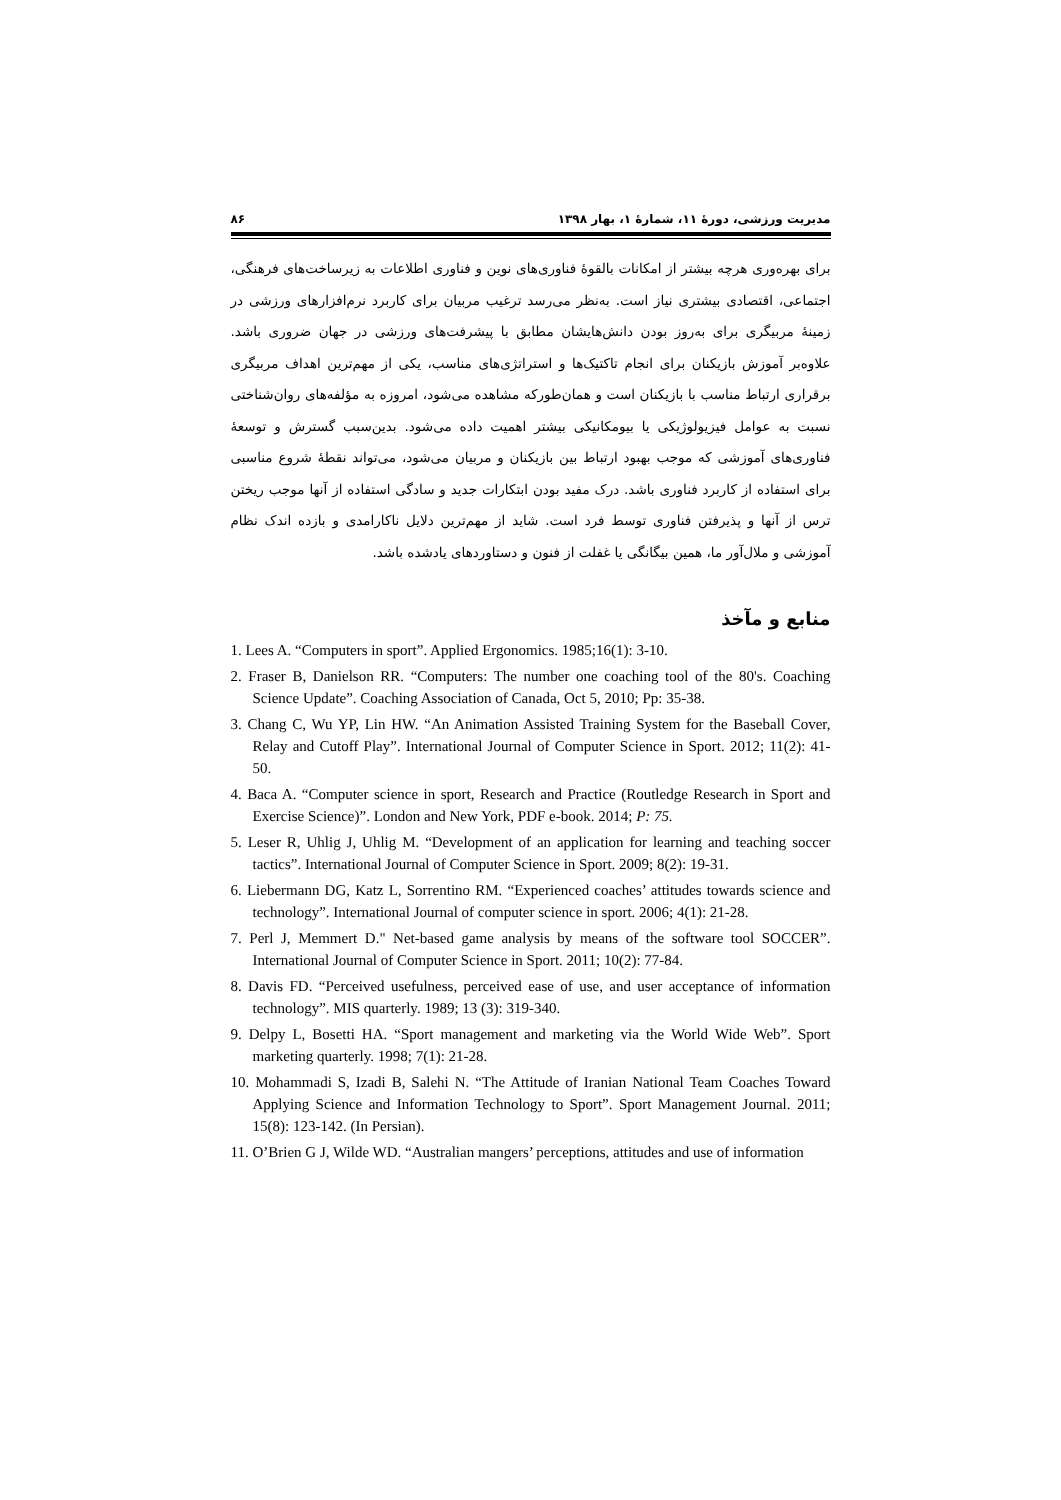مدیریت ورزشی، دورهٔ ۱۱، شمارهٔ ۱، بهار ۱۳۹۸ ۸۶
برای بهره‌وری هرچه بیشتر از امکانات بالقوهٔ فناوری‌های نوین و فناوری اطلاعات به زیرساخت‌های فرهنگی، اجتماعی، اقتصادی بیشتری نیاز است. به‌نظر می‌رسد ترغیب مربیان برای کاربرد نرم‌افزارهای ورزشی در زمینهٔ مربیگری برای به‌روز بودن دانش‌هایشان مطابق با پیشرفت‌های ورزشی در جهان ضروری باشد. علاوه‌بر آموزش بازیکنان برای انجام تاکتیک‌ها و استراتژی‌های مناسب، یکی از مهم‌ترین اهداف مربیگری برقراری ارتباط مناسب با بازیکنان است و همان‌طورکه مشاهده می‌شود، امروزه به مؤلفه‌های روان‌شناختی نسبت به عوامل فیزیولوژیکی یا بیومکانیکی بیشتر اهمیت داده می‌شود. بدین‌سبب گسترش و توسعهٔ فناوری‌های آموزشی که موجب بهبود ارتباط بین بازیکنان و مربیان می‌شود، می‌تواند نقطهٔ شروع مناسبی برای استفاده از کاربرد فناوری باشد. درک مفید بودن ابتکارات جدید و سادگی استفاده از آنها موجب ریختن ترس از آنها و پذیرفتن فناوری توسط فرد است. شاید از مهم‌ترین دلایل ناکارامدی و بازده اندک نظام آموزشی و ملال‌آور ما، همین بیگانگی یا غفلت از فنون و دستاوردهای یادشده باشد.
منابع و مآخذ
1. Lees A. “Computers in sport”. Applied Ergonomics. 1985;16(1): 3-10.
2. Fraser B, Danielson RR. “Computers: The number one coaching tool of the 80's. Coaching Science Update”. Coaching Association of Canada, Oct 5, 2010; Pp: 35-38.
3. Chang C, Wu YP, Lin HW. “An Animation Assisted Training System for the Baseball Cover, Relay and Cutoff Play”. International Journal of Computer Science in Sport. 2012; 11(2): 41-50.
4. Baca A. “Computer science in sport, Research and Practice (Routledge Research in Sport and Exercise Science)”. London and New York, PDF e-book. 2014; P: 75.
5. Leser R, Uhlig J, Uhlig M. “Development of an application for learning and teaching soccer tactics”. International Journal of Computer Science in Sport. 2009; 8(2): 19-31.
6. Liebermann DG, Katz L, Sorrentino RM. “Experienced coaches’ attitudes towards science and technology”. International Journal of computer science in sport. 2006; 4(1): 21-28.
7. Perl J, Memmert D." Net-based game analysis by means of the software tool SOCCER”. International Journal of Computer Science in Sport. 2011; 10(2): 77-84.
8. Davis FD. “Perceived usefulness, perceived ease of use, and user acceptance of information technology”. MIS quarterly. 1989; 13 (3): 319-340.
9. Delpy L, Bosetti HA. “Sport management and marketing via the World Wide Web”. Sport marketing quarterly. 1998; 7(1): 21-28.
10. Mohammadi S, Izadi B, Salehi N. “The Attitude of Iranian National Team Coaches Toward Applying Science and Information Technology to Sport”. Sport Management Journal. 2011; 15(8): 123-142. (In Persian).
11. O’Brien G J, Wilde WD. “Australian mangers’ perceptions, attitudes and use of information